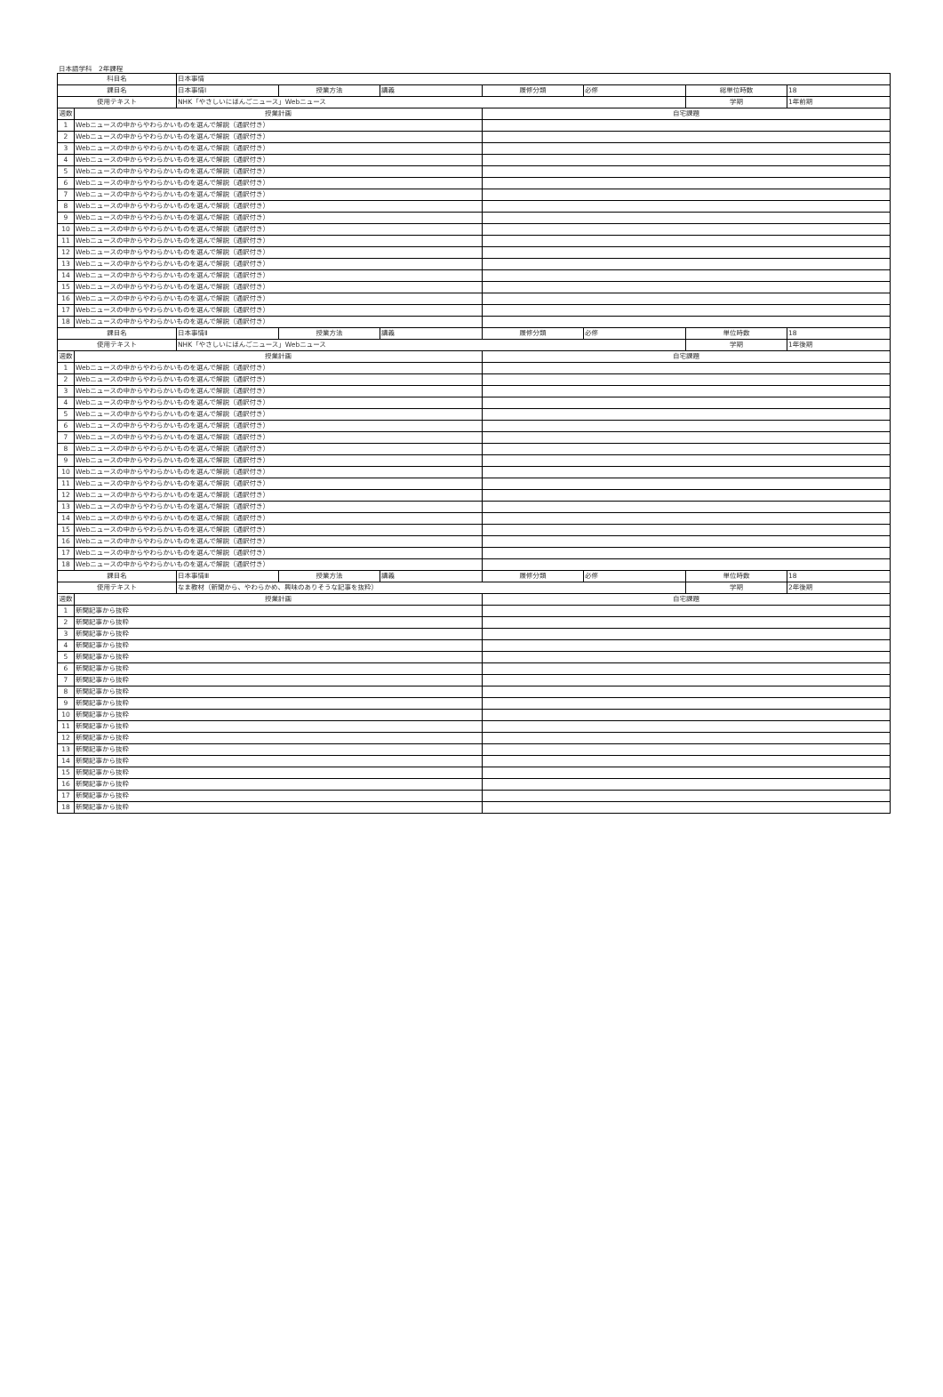日本語学科　2年課程
| 科目名 | | 日本事情 | | | | | | |
| 課目名 | | 日本事情Ⅰ | 授業方法 | 講義 | 履修分類 | 必修 | 総単位時数 | 18 |
| 使用テキスト | | NHK「やさしいにほんごニュース」Webニュース | | | | | 学期 | 1年前期 |
| 週数 | 授業計画 | | | | 自宅課題 | | | |
| 1 | Webニュースの中からやわらかいものを選んで解説（通訳付き） | | | | | | | |
| 2 | Webニュースの中からやわらかいものを選んで解説（通訳付き） | | | | | | | |
| 3 | Webニュースの中からやわらかいものを選んで解説（通訳付き） | | | | | | | |
| 4 | Webニュースの中からやわらかいものを選んで解説（通訳付き） | | | | | | | |
| 5 | Webニュースの中からやわらかいものを選んで解説（通訳付き） | | | | | | | |
| 6 | Webニュースの中からやわらかいものを選んで解説（通訳付き） | | | | | | | |
| 7 | Webニュースの中からやわらかいものを選んで解説（通訳付き） | | | | | | | |
| 8 | Webニュースの中からやわらかいものを選んで解説（通訳付き） | | | | | | | |
| 9 | Webニュースの中からやわらかいものを選んで解説（通訳付き） | | | | | | | |
| 10 | Webニュースの中からやわらかいものを選んで解説（通訳付き） | | | | | | | |
| 11 | Webニュースの中からやわらかいものを選んで解説（通訳付き） | | | | | | | |
| 12 | Webニュースの中からやわらかいものを選んで解説（通訳付き） | | | | | | | |
| 13 | Webニュースの中からやわらかいものを選んで解説（通訳付き） | | | | | | | |
| 14 | Webニュースの中からやわらかいものを選んで解説（通訳付き） | | | | | | | |
| 15 | Webニュースの中からやわらかいものを選んで解説（通訳付き） | | | | | | | |
| 16 | Webニュースの中からやわらかいものを選んで解説（通訳付き） | | | | | | | |
| 17 | Webニュースの中からやわらかいものを選んで解説（通訳付き） | | | | | | | |
| 18 | Webニュースの中からやわらかいものを選んで解説（通訳付き） | | | | | | | |
| 課目名 | | 日本事情Ⅱ | 授業方法 | 講義 | 履修分類 | 必修 | 単位時数 | 18 |
| 使用テキスト | | NHK「やさしいにほんごニュース」Webニュース | | | | | 学期 | 1年後期 |
| 週数 | 授業計画 | | | | 自宅課題 | | | |
| 1 | Webニュースの中からやわらかいものを選んで解説（通訳付き） | | | | | | | |
| 2 | Webニュースの中からやわらかいものを選んで解説（通訳付き） | | | | | | | |
| 3 | Webニュースの中からやわらかいものを選んで解説（通訳付き） | | | | | | | |
| 4 | Webニュースの中からやわらかいものを選んで解説（通訳付き） | | | | | | | |
| 5 | Webニュースの中からやわらかいものを選んで解説（通訳付き） | | | | | | | |
| 6 | Webニュースの中からやわらかいものを選んで解説（通訳付き） | | | | | | | |
| 7 | Webニュースの中からやわらかいものを選んで解説（通訳付き） | | | | | | | |
| 8 | Webニュースの中からやわらかいものを選んで解説（通訳付き） | | | | | | | |
| 9 | Webニュースの中からやわらかいものを選んで解説（通訳付き） | | | | | | | |
| 10 | Webニュースの中からやわらかいものを選んで解説（通訳付き） | | | | | | | |
| 11 | Webニュースの中からやわらかいものを選んで解説（通訳付き） | | | | | | | |
| 12 | Webニュースの中からやわらかいものを選んで解説（通訳付き） | | | | | | | |
| 13 | Webニュースの中からやわらかいものを選んで解説（通訳付き） | | | | | | | |
| 14 | Webニュースの中からやわらかいものを選んで解説（通訳付き） | | | | | | | |
| 15 | Webニュースの中からやわらかいものを選んで解説（通訳付き） | | | | | | | |
| 16 | Webニュースの中からやわらかいものを選んで解説（通訳付き） | | | | | | | |
| 17 | Webニュースの中からやわらかいものを選んで解説（通訳付き） | | | | | | | |
| 18 | Webニュースの中からやわらかいものを選んで解説（通訳付き） | | | | | | | |
| 課目名 | | 日本事情Ⅲ | 授業方法 | 講義 | 履修分類 | 必修 | 単位時数 | 18 |
| 使用テキスト | | なま教材（新聞から、やわらかめ、興味のありそうな記事を抜粋） | | | | | 学期 | 2年後期 |
| 週数 | 授業計画 | | | | 自宅課題 | | | |
| 1 | 新聞記事から抜粋 | | | | | | | |
| 2 | 新聞記事から抜粋 | | | | | | | |
| 3 | 新聞記事から抜粋 | | | | | | | |
| 4 | 新聞記事から抜粋 | | | | | | | |
| 5 | 新聞記事から抜粋 | | | | | | | |
| 6 | 新聞記事から抜粋 | | | | | | | |
| 7 | 新聞記事から抜粋 | | | | | | | |
| 8 | 新聞記事から抜粋 | | | | | | | |
| 9 | 新聞記事から抜粋 | | | | | | | |
| 10 | 新聞記事から抜粋 | | | | | | | |
| 11 | 新聞記事から抜粋 | | | | | | | |
| 12 | 新聞記事から抜粋 | | | | | | | |
| 13 | 新聞記事から抜粋 | | | | | | | |
| 14 | 新聞記事から抜粋 | | | | | | | |
| 15 | 新聞記事から抜粋 | | | | | | | |
| 16 | 新聞記事から抜粋 | | | | | | | |
| 17 | 新聞記事から抜粋 | | | | | | | |
| 18 | 新聞記事から抜粋 | | | | | | | |